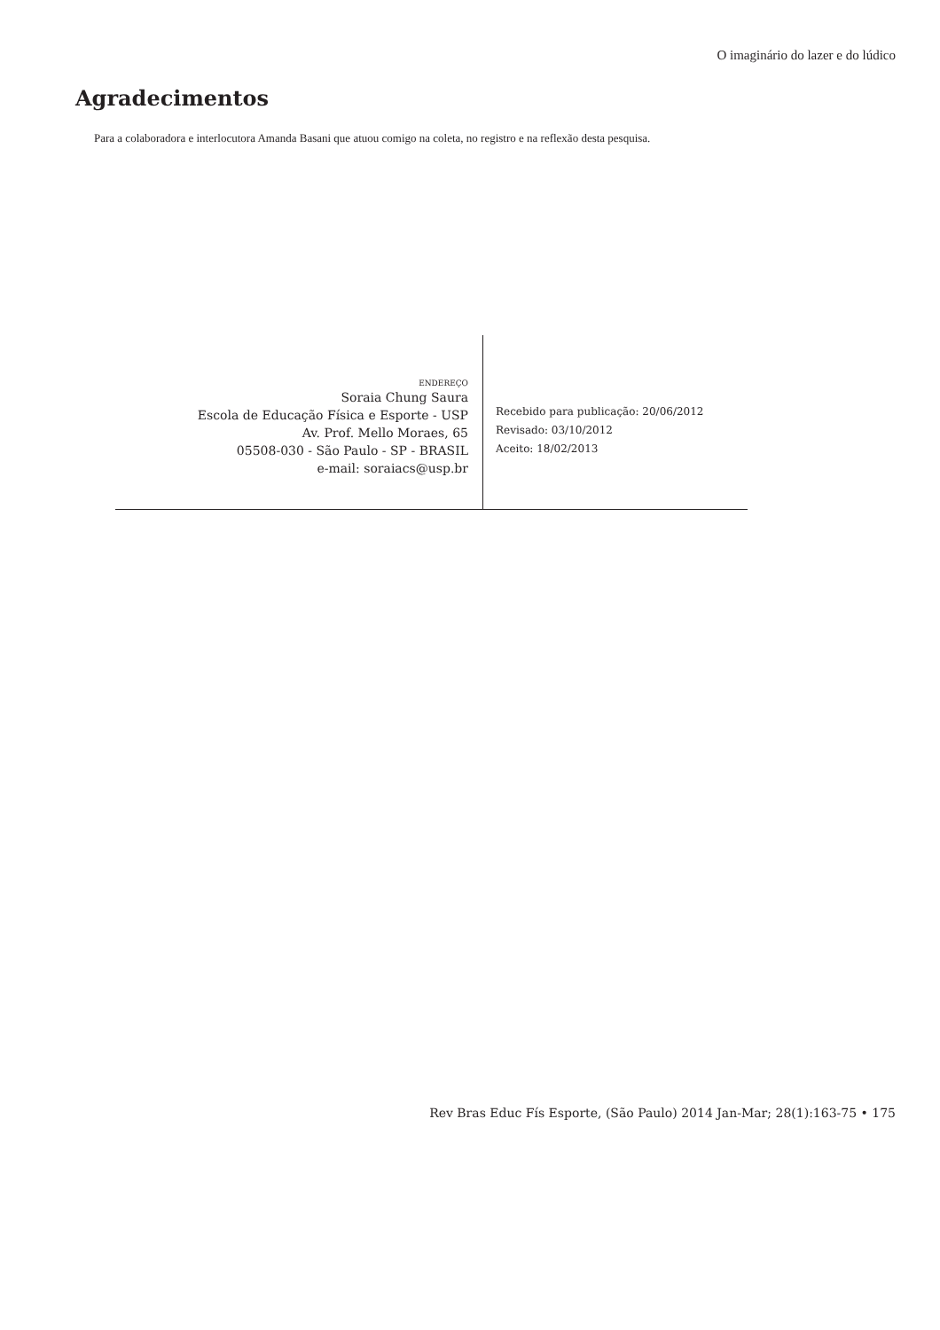O imaginário do lazer e do lúdico
Agradecimentos
Para a colaboradora e interlocutora Amanda Basani que atuou comigo na coleta, no registro e na reflexão desta pesquisa.
ENDEREÇO
Soraia Chung Saura
Escola de Educação Física e Esporte - USP
Av. Prof. Mello Moraes, 65
05508-030 - São Paulo - SP - BRASIL
e-mail: soraiacs@usp.br
Recebido para publicação: 20/06/2012
Revisado: 03/10/2012
Aceito: 18/02/2013
Rev Bras Educ Fís Esporte, (São Paulo) 2014 Jan-Mar; 28(1):163-75 • 175